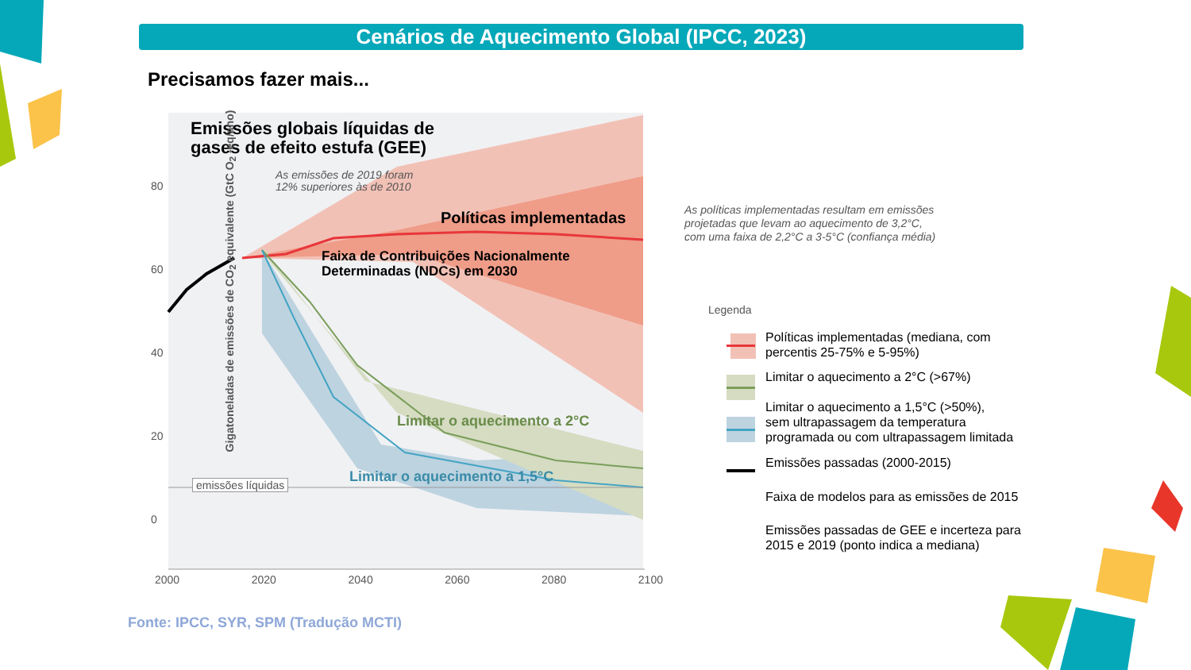Cenários de Aquecimento Global (IPCC, 2023)
Precisamos fazer mais...
Emissões globais líquidas de
gases de efeito estufa (GEE)
As emissões de 2019 foram
12% superiores às de 2010
Políticas implementadas
Faixa de Contribuições Nacionalmente
Determinadas (NDCs) em 2030
Limitar o aquecimento a 2°C
Limitar o aquecimento a 1,5°C
emissões líquidas
80
60
40
20
0
2000 2020 2040 2060 2080 2100
Gigatoneladas de emissões de CO<sub>2</sub> equivalente (GtC O<sub>2</sub> -eq/ano)
As políticas implementadas resultam em emissões
projetadas que levam ao aquecimento de 3,2°C,
com uma faixa de 2,2°C a 3-5°C (confiança média)
Legenda
Políticas implementadas (mediana, com
percentis 25-75% e 5-95%)
Limitar o aquecimento a 2°C (>67%)
Limitar o aquecimento a 1,5°C (>50%),
sem ultrapassagem da temperatura
programada ou com ultrapassagem limitada
Emissões passadas (2000-2015)
Faixa de modelos para as emissões de 2015
Emissões passadas de GEE e incerteza para
2015 e 2019 (ponto indica a mediana)
Fonte: IPCC, SYR, SPM (Tradução MCTI)